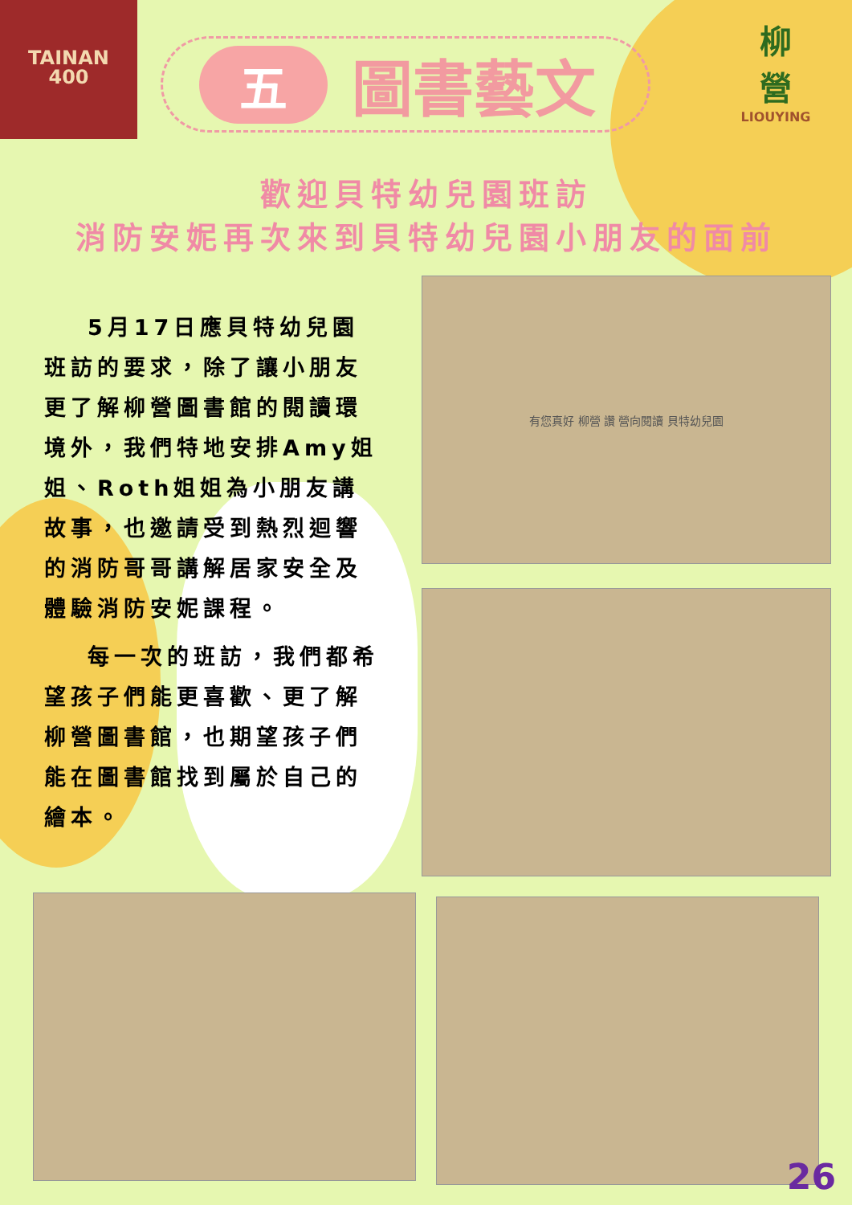TAINAN
400
五圖書藝文
柳
營
LIOUYING
歡迎貝特幼兒園班訪
消防安妮再次來到貝特幼兒園小朋友的面前
5月17日應貝特幼兒園班訪的要求，除了讓小朋友更了解柳營圖書館的閱讀環境外，我們特地安排Amy姐姐、Roth姐姐為小朋友講故事，也邀請受到熱烈迴響的消防哥哥講解居家安全及體驗消防安妮課程。
每一次的班訪，我們都希望孩子們能更喜歡、更了解柳營圖書館，也期望孩子們能在圖書館找到屬於自己的繪本。
有您真好 柳營 讚 營向閱讀 貝特幼兒園
26